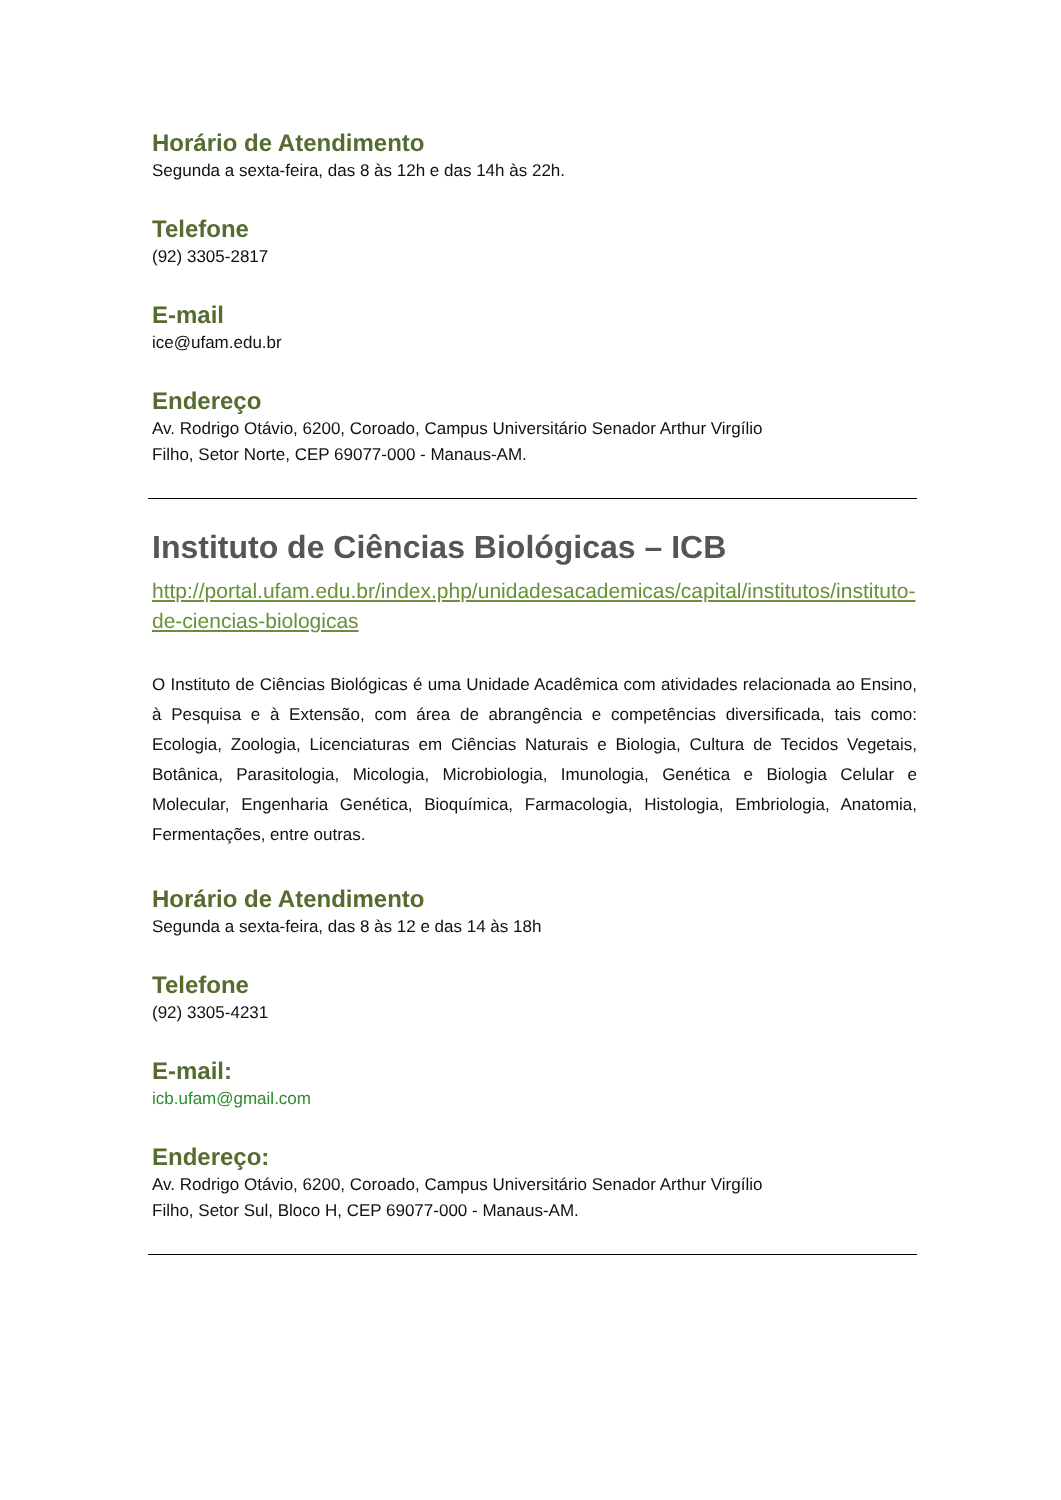Horário de Atendimento
Segunda a sexta-feira, das 8 às 12h e das 14h às 22h.
Telefone
(92) 3305-2817
E-mail
ice@ufam.edu.br
Endereço
Av. Rodrigo Otávio, 6200, Coroado, Campus Universitário Senador Arthur Virgílio
Filho, Setor Norte, CEP 69077-000 - Manaus-AM.
Instituto de Ciências Biológicas – ICB
http://portal.ufam.edu.br/index.php/unidadesacademicas/capital/institutos/instituto-de-ciencias-biologicas
O Instituto de Ciências Biológicas é uma Unidade Acadêmica com atividades relacionada ao Ensino, à Pesquisa e à Extensão, com área de abrangência e competências diversificada, tais como: Ecologia, Zoologia, Licenciaturas em Ciências Naturais e Biologia, Cultura de Tecidos Vegetais, Botânica, Parasitologia, Micologia, Microbiologia, Imunologia, Genética e Biologia Celular e Molecular, Engenharia Genética, Bioquímica, Farmacologia, Histologia, Embriologia, Anatomia, Fermentações, entre outras.
Horário de Atendimento
Segunda a sexta-feira, das 8 às 12 e das 14 às 18h
Telefone
(92) 3305-4231
E-mail:
icb.ufam@gmail.com
Endereço:
Av. Rodrigo Otávio, 6200, Coroado, Campus Universitário Senador Arthur Virgílio
Filho, Setor Sul, Bloco H, CEP 69077-000 - Manaus-AM.